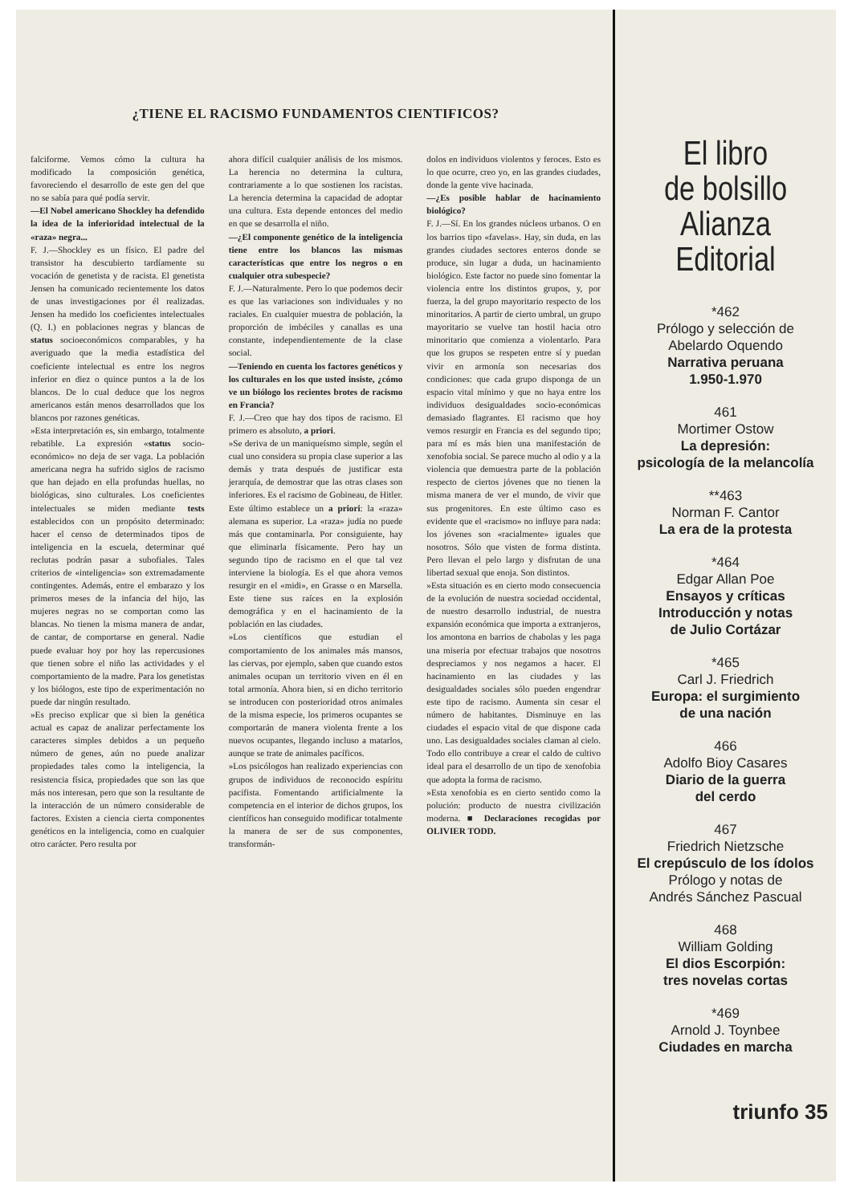¿TIENE EL RACISMO FUNDAMENTOS CIENTIFICOS?
falciforme. Vemos cómo la cultura ha modificado la composición genética, favoreciendo el desarrollo de este gen del que no se sabía para qué podía servir.
—El Nobel americano Shockley ha defendido la idea de la inferioridad intelectual de la «raza» negra...
F. J.—Shockley es un físico. El padre del transistor ha descubierto tardíamente su vocación de genetista y de racista. El genetista Jensen ha comunicado recientemente los datos de unas investigaciones por él realizadas. Jensen ha medido los coeficientes intelectuales (Q. I.) en poblaciones negras y blancas de status socioeconómicos comparables, y ha averiguado que la media estadística del coeficiente intelectual es entre los negros inferior en diez o quince puntos a la de los blancos. De lo cual deduce que los negros americanos están menos desarrollados que los blancos por razones genéticas.
»Esta interpretación es, sin embargo, totalmente rebatible. La expresión «status socio-económico» no deja de ser vaga. La población americana negra ha sufrido siglos de racismo que han dejado en ella profundas huellas, no biológicas, sino culturales. Los coeficientes intelectuales se miden mediante tests establecidos con un propósito determinado: hacer el censo de determinados tipos de inteligencia en la escuela, determinar qué reclutas podrán pasar a subofiales. Tales criterios de «inteligencia» son extremadamente contingentes. Además, entre el embarazo y los primeros meses de la infancia del hijo, las mujeres negras no se comportan como las blancas. No tienen la misma manera de andar, de cantar, de comportarse en general. Nadie puede evaluar hoy por hoy las repercusiones que tienen sobre el niño las actividades y el comportamiento de la madre. Para los genetistas y los biólogos, este tipo de experimentación no puede dar ningún resultado.
»Es preciso explicar que si bien la genética actual es capaz de analizar perfectamente los caracteres simples debidos a un pequeño número de genes, aún no puede analizar propiedades tales como la inteligencia, la resistencia física, propiedades que son las que más nos interesan, pero que son la resultante de la interacción de un número considerable de factores. Existen a ciencia cierta componentes genéticos en la inteligencia, como en cualquier otro carácter. Pero resulta por
ahora difícil cualquier análisis de los mismos. La herencia no determina la cultura, contrariamente a lo que sostienen los racistas. La herencia determina la capacidad de adoptar una cultura. Esta depende entonces del medio en que se desarrolla el niño.
—¿El componente genético de la inteligencia tiene entre los blancos las mismas características que entre los negros o en cualquier otra subespecie?
F. J.—Naturalmente. Pero lo que podemos decir es que las variaciones son individuales y no raciales. En cualquier muestra de población, la proporción de imbéciles y canallas es una constante, independientemente de la clase social.
—Teniendo en cuenta los factores genéticos y los culturales en los que usted insiste, ¿cómo ve un biólogo los recientes brotes de racismo en Francia?
F. J.—Creo que hay dos tipos de racismo. El primero es absoluto, a priori.
»Se deriva de un maniqueísmo simple, según el cual uno considera su propia clase superior a las demás y trata después de justificar esta jerarquía, de demostrar que las otras clases son inferiores. Es el racismo de Gobineau, de Hitler. Este último establece un a priori: la «raza» alemana es superior. La «raza» judía no puede más que contaminarla. Por consiguiente, hay que eliminarla físicamente. Pero hay un segundo tipo de racismo en el que tal vez interviene la biología. Es el que ahora vemos resurgir en el «midi», en Grasse o en Marsella. Este tiene sus raíces en la explosión demográfica y en el hacinamiento de la población en las ciudades.
»Los científicos que estudian el comportamiento de los animales más mansos, las ciervas, por ejemplo, saben que cuando estos animales ocupan un territorio viven en él en total armonía. Ahora bien, si en dicho territorio se introducen con posterioridad otros animales de la misma especie, los primeros ocupantes se comportarán de manera violenta frente a los nuevos ocupantes, llegando incluso a matarlos, aunque se trate de animales pacíficos.
»Los psicólogos han realizado experiencias con grupos de individuos de reconocido espíritu pacifista. Fomentando artificialmente la competencia en el interior de dichos grupos, los científicos han conseguido modificar totalmente la manera de ser de sus componentes, transformán-
dolos en individuos violentos y feroces. Esto es lo que ocurre, creo yo, en las grandes ciudades, donde la gente vive hacinada.
—¿Es posible hablar de hacinamiento biológico?
F. J.—Sí. En los grandes núcleos urbanos. O en los barrios tipo «favelas». Hay, sin duda, en las grandes ciudades sectores enteros donde se produce, sin lugar a duda, un hacinamiento biológico. Este factor no puede sino fomentar la violencia entre los distintos grupos, y, por fuerza, la del grupo mayoritario respecto de los minoritarios. A partir de cierto umbral, un grupo mayoritario se vuelve tan hostil hacia otro minoritario que comienza a violentarlo. Para que los grupos se respeten entre sí y puedan vivir en armonía son necesarias dos condiciones: que cada grupo disponga de un espacio vital mínimo y que no haya entre los individuos desigualdades socio-económicas demasiado flagrantes. El racismo que hoy vemos resurgir en Francia es del segundo tipo; para mí es más bien una manifestación de xenofobia social. Se parece mucho al odio y a la violencia que demuestra parte de la población respecto de ciertos jóvenes que no tienen la misma manera de ver el mundo, de vivir que sus progenitores. En este último caso es evidente que el «racismo» no influye para nada: los jóvenes son «racialmente» iguales que nosotros. Sólo que visten de forma distinta. Pero llevan el pelo largo y disfrutan de una libertad sexual que enoja. Son distintos.
»Esta situación es en cierto modo consecuencia de la evolución de nuestra sociedad occidental, de nuestro desarrollo industrial, de nuestra expansión económica que importa a extranjeros, los amontona en barrios de chabolas y les paga una miseria por efectuar trabajos que nosotros despreciamos y nos negamos a hacer. El hacinamiento en las ciudades y las desigualdades sociales sólo pueden engendrar este tipo de racismo. Aumenta sin cesar el número de habitantes. Disminuye en las ciudades el espacio vital de que dispone cada uno. Las desigualdades sociales claman al cielo. Todo ello contribuye a crear el caldo de cultivo ideal para el desarrollo de un tipo de xenofobia que adopta la forma de racismo.
»Esta xenofobia es en cierto sentido como la polución: producto de nuestra civilización moderna. ■ Declaraciones recogidas por OLIVIER TODD.
El libro
de bolsillo
Alianza
Editorial
*462
Prólogo y selección de
Abelardo Oquendo
Narrativa peruana
1.950-1.970
461
Mortimer Ostow
La depresión:
psicología de la melancolía
**463
Norman F. Cantor
La era de la protesta
*464
Edgar Allan Poe
Ensayos y críticas
Introducción y notas
de Julio Cortázar
*465
Carl J. Friedrich
Europa: el surgimiento
de una nación
466
Adolfo Bioy Casares
Diario de la guerra
del cerdo
467
Friedrich Nietzsche
El crepúsculo de los ídolos
Prólogo y notas de
Andrés Sánchez Pascual
468
William Golding
El dios Escorpión:
tres novelas cortas
*469
Arnold J. Toynbee
Ciudades en marcha
triunfo 35